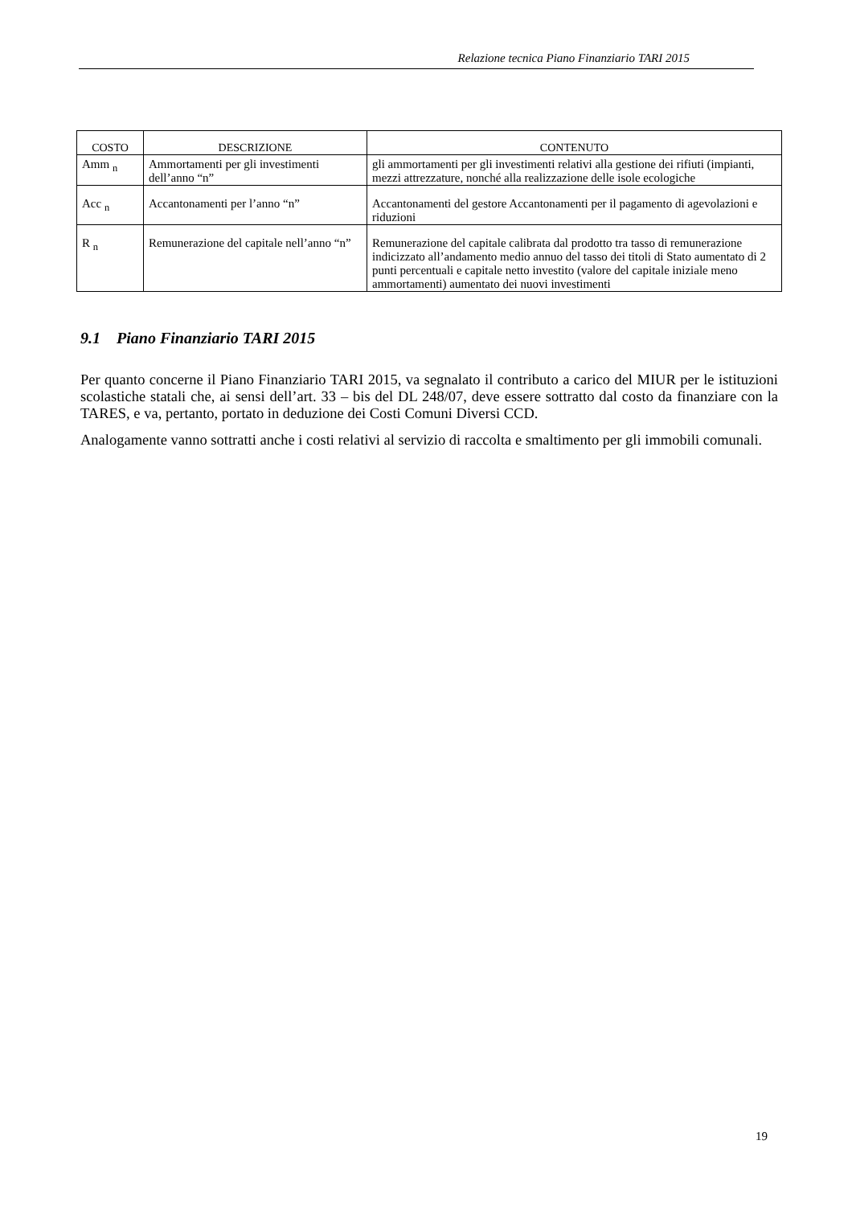Relazione tecnica Piano Finanziario TARI 2015
| COSTO | DESCRIZIONE | CONTENUTO |
| --- | --- | --- |
| Amm <sub>n</sub> | Ammortamenti per gli investimenti dell’anno “n” | gli ammortamenti per gli investimenti relativi alla gestione dei rifiuti (impianti, mezzi attrezzature, nonché alla realizzazione delle isole ecologiche |
| Acc <sub>n</sub> | Accantonamenti per l’anno “n” | Accantonamenti del gestore Accantonamenti per il pagamento di agevolazioni e riduzioni |
| R <sub>n</sub> | Remunerazione del capitale nell’anno “n” | Remunerazione del capitale calibrata dal prodotto tra tasso di remunerazione indicizzato all’andamento medio annuo del tasso dei titoli di Stato aumentato di 2 punti percentuali e capitale netto investito (valore del capitale iniziale meno ammortamenti) aumentato dei nuovi investimenti |
9.1 Piano Finanziario TARI 2015
Per quanto concerne il Piano Finanziario TARI 2015, va segnalato il contributo a carico del MIUR per le istituzioni scolastiche statali che, ai sensi dell’art. 33 – bis del DL 248/07, deve essere sottratto dal costo da finanziare con la TARES, e va, pertanto, portato in deduzione dei Costi Comuni Diversi CCD.
Analogamente vanno sottratti anche i costi relativi al servizio di raccolta e smaltimento per gli immobili comunali.
19